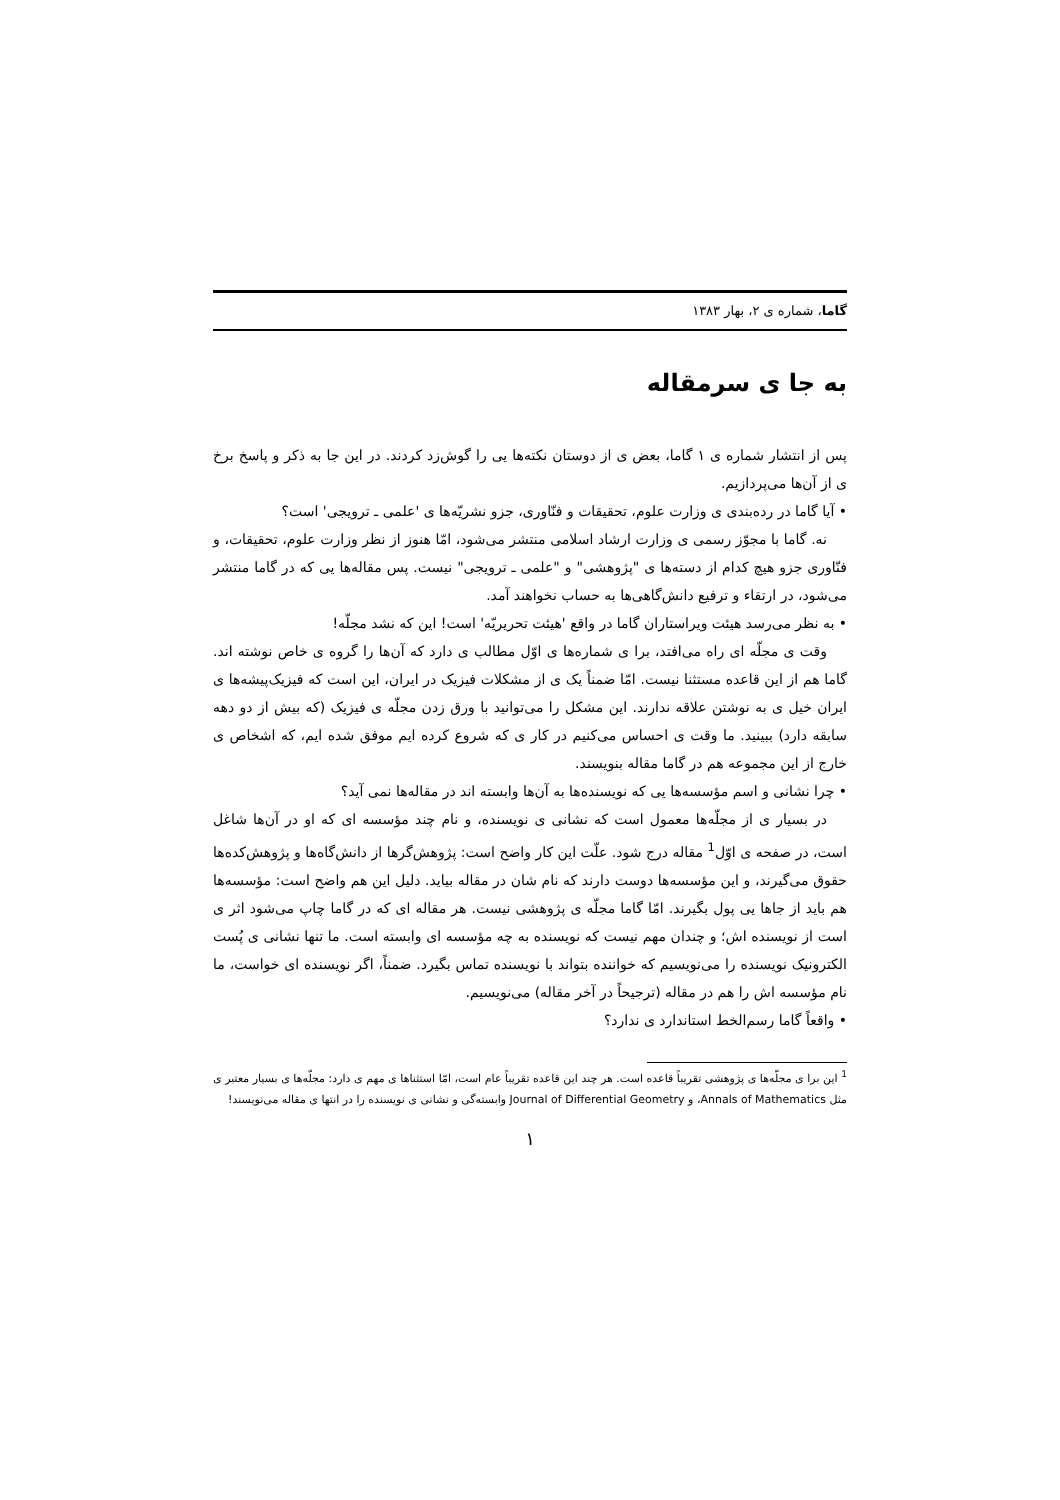گاما، شماره ی ۲، بهار ۱۳۸۳
به جا ی سرمقاله
پس از انتشار شماره ی ۱ گاما، بعض ی از دوستان نکته‌ها یی را گوش‌زد کردند. در این جا به ذکر و پاسخ برخ ی از آن‌ها می‌پردازیم.
• آیا گاما در رده‌بندی ی وزارت علوم، تحقیقات و فنّاوری، جزو نشریّه‌ها ی 'علمی ـ ترویجی' است؟
نه. گاما با مجوّز رسمی ی وزارت ارشاد اسلامی منتشر می‌شود، امّا هنوز از نظر وزارت علوم، تحقیقات، و فنّاوری جزو هیچ کدام از دسته‌ها ی "پژوهشی" و "علمی ـ ترویجی" نیست. پس مقاله‌ها یی که در گاما منتشر می‌شود، در ارتقاء و ترفیع دانش‌گاهی‌ها به حساب نخواهند آمد.
• به نظر می‌رسد هیئت ویراستاران گاما در واقع 'هیئت تحریریّه' است! این که نشد مجلّه!
وقت ی مجلّه ای راه می‌افتد، برا ی شماره‌ها ی اوّل مطالب ی دارد که آن‌ها را گروه ی خاص نوشته اند. گاما هم از این قاعده مستثنا نیست. امّا ضمناً یک ی از مشکلات فیزیک در ایران، این است که فیزیک‌پیشه‌ها ی ایران خیل ی به نوشتن علاقه ندارند. این مشکل را می‌توانید با ورق زدن مجلّه ی فیزیک (که بیش از دو دهه سابقه دارد) ببینید. ما وقت ی احساس می‌کنیم در کار ی که شروع کرده ایم موفق شده ایم، که اشخاص ی خارج از این مجموعه هم در گاما مقاله بنویسند.
• چرا نشانی و اسم مؤسسه‌ها یی که نویسنده‌ها به آن‌ها وابسته اند در مقاله‌ها نمی آید؟
در بسیار ی از مجلّه‌ها معمول است که نشانی ی نویسنده، و نام چند مؤسسه ای که او در آن‌ها شاغل است، در صفحه ی اوّل<sup>1</sup> مقاله درج شود. علّت این کار واضح است: پژوهش‌گرها از دانش‌گاه‌ها و پژوهش‌کده‌ها حقوق می‌گیرند، و این مؤسسه‌ها دوست دارند که نام شان در مقاله بیاید. دلیل این هم واضح است: مؤسسه‌ها هم باید از جاها یی پول بگیرند. امّا گاما مجلّه ی پژوهشی نیست. هر مقاله ای که در گاما چاپ می‌شود اثر ی است از نویسنده اش؛ و چندان مهم نیست که نویسنده به چه مؤسسه ای وابسته است. ما تنها نشانی ی پُست الکترونیک نویسنده را می‌نویسیم که خواننده بتواند با نویسنده تماس بگیرد. ضمناً، اگر نویسنده ای خواست، ما نام مؤسسه اش را هم در مقاله (ترجیحاً در آخر مقاله) می‌نویسیم.
• واقعاً گاما رسم‌الخط استاندارد ی ندارد؟
<sup>1</sup> این برا ی مجلّه‌ها ی پژوهشی تقریباً قاعده است. هر چند این قاعده تقریباً عام است، امّا استثناها ی مهم ی دارد: مجلّه‌ها ی بسیار معتبر ی مثل Annals of Mathematics، و Journal of Differential Geometry وابسته‌گی و نشانی ی نویسنده را در انتها ی مقاله می‌نویسند!
۱